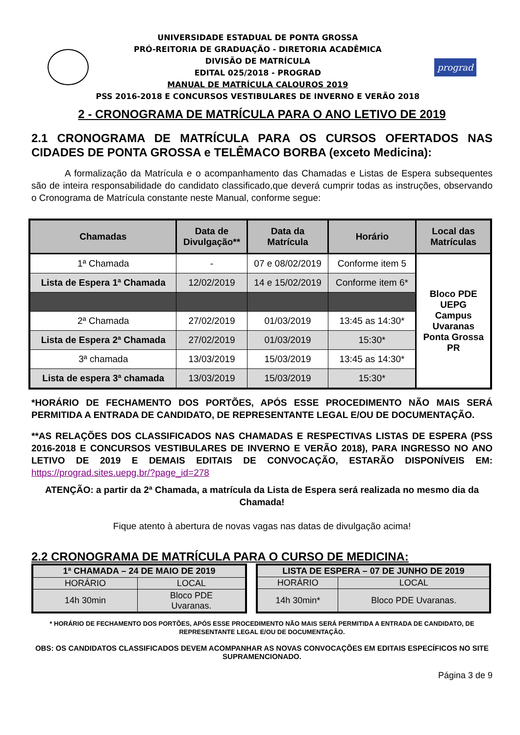UNIVERSIDADE ESTADUAL DE PONTA GROSSA
PRÓ-REITORIA DE GRADUAÇÃO - DIRETORIA ACADÊMICA
DIVISÃO DE MATRÍCULA
EDITAL 025/2018 - PROGRAD
MANUAL DE MATRÍCULA CALOUROS 2019
PSS 2016-2018 E CONCURSOS VESTIBULARES DE INVERNO E VERÃO 2018
prograd
2 - CRONOGRAMA DE MATRÍCULA PARA O ANO LETIVO DE 2019
2.1 CRONOGRAMA DE MATRÍCULA PARA OS CURSOS OFERTADOS NAS CIDADES DE PONTA GROSSA e TELÊMACO BORBA (exceto Medicina):
A formalização da Matrícula e o acompanhamento das Chamadas e Listas de Espera subsequentes são de inteira responsabilidade do candidato classificado,que deverá cumprir todas as instruções, observando o Cronograma de Matrícula constante neste Manual, conforme segue:
| Chamadas | Data de Divulgação** | Data da Matrícula | Horário | Local das Matrículas |
| --- | --- | --- | --- | --- |
| 1ª Chamada | - | 07 e 08/02/2019 | Conforme item 5 | Bloco PDE UEPG Campus Uvaranas Ponta Grossa PR |
| Lista de Espera 1ª Chamada | 12/02/2019 | 14 e 15/02/2019 | Conforme item 6* | |
| 2ª Chamada | 27/02/2019 | 01/03/2019 | 13:45 as 14:30* | |
| Lista de Espera 2ª Chamada | 27/02/2019 | 01/03/2019 | 15:30* | |
| 3ª chamada | 13/03/2019 | 15/03/2019 | 13:45 as 14:30* | |
| Lista de espera 3ª chamada | 13/03/2019 | 15/03/2019 | 15:30* | |
*HORÁRIO DE FECHAMENTO DOS PORTÕES, APÓS ESSE PROCEDIMENTO NÃO MAIS SERÁ PERMITIDA A ENTRADA DE CANDIDATO, DE REPRESENTANTE LEGAL E/OU DE DOCUMENTAÇÃO.
**AS RELAÇÕES DOS CLASSIFICADOS NAS CHAMADAS E RESPECTIVAS LISTAS DE ESPERA (PSS 2016-2018 E CONCURSOS VESTIBULARES DE INVERNO E VERÃO 2018), PARA INGRESSO NO ANO LETIVO DE 2019 E DEMAIS EDITAIS DE CONVOCAÇÃO, ESTARÃO DISPONÍVEIS EM: https://prograd.sites.uepg.br/?page_id=278
ATENÇÃO: a partir da 2ª Chamada, a matrícula da Lista de Espera será realizada no mesmo dia da Chamada!
Fique atento à abertura de novas vagas nas datas de divulgação acima!
2.2 CRONOGRAMA DE MATRÍCULA PARA O CURSO DE MEDICINA:
| 1ª CHAMADA – 24 DE MAIO DE 2019 | |
| HORÁRIO | LOCAL |
| 14h 30min | Bloco PDE Uvaranas. |
| LISTA DE ESPERA – 07 DE JUNHO DE 2019 | |
| HORÁRIO | LOCAL |
| 14h 30min* | Bloco PDE Uvaranas. |
* HORÁRIO DE FECHAMENTO DOS PORTÕES, APÓS ESSE PROCEDIMENTO NÃO MAIS SERÁ PERMITIDA A ENTRADA DE CANDIDATO, DE REPRESENTANTE LEGAL E/OU DE DOCUMENTAÇÃO.
OBS: OS CANDIDATOS CLASSIFICADOS DEVEM ACOMPANHAR AS NOVAS CONVOCAÇÕES EM EDITAIS ESPECÍFICOS NO SITE SUPRAMENCIONADO.
Página 3 de 9